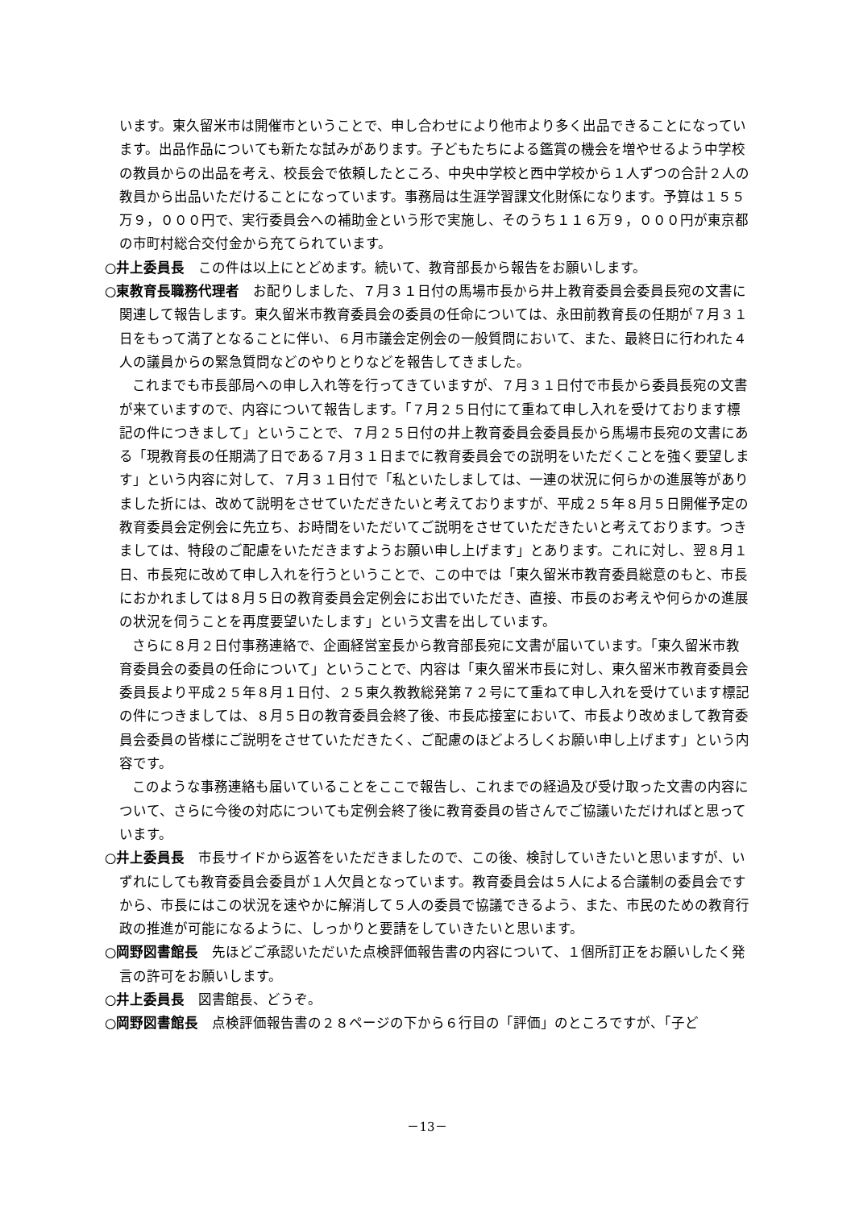います。東久留米市は開催市ということで、申し合わせにより他市より多く出品できることになっています。出品作品についても新たな試みがあります。子どもたちによる鑑賞の機会を増やせるよう中学校の教員からの出品を考え、校長会で依頼したところ、中央中学校と西中学校から１人ずつの合計２人の教員から出品いただけることになっています。事務局は生涯学習課文化財係になります。予算は１５５万９，０００円で、実行委員会への補助金という形で実施し、そのうち１１６万９，０００円が東京都の市町村総合交付金から充てられています。
○井上委員長　この件は以上にとどめます。続いて、教育部長から報告をお願いします。
○東教育長職務代理者　お配りしました、７月３１日付の馬場市長から井上教育委員会委員長宛の文書に関連して報告します。東久留米市教育委員会の委員の任命については、永田前教育長の任期が７月３１日をもって満了となることに伴い、６月市議会定例会の一般質問において、また、最終日に行われた４人の議員からの緊急質問などのやりとりなどを報告してきました。
これまでも市長部局への申し入れ等を行ってきていますが、７月３１日付で市長から委員長宛の文書が来ていますので、内容について報告します。「７月２５日付にて重ねて申し入れを受けております標記の件につきまして」ということで、７月２５日付の井上教育委員会委員長から馬場市長宛の文書にある「現教育長の任期満了日である７月３１日までに教育委員会での説明をいただくことを強く要望します」という内容に対して、７月３１日付で「私といたしましては、一連の状況に何らかの進展等がありました折には、改めて説明をさせていただきたいと考えておりますが、平成２５年８月５日開催予定の教育委員会定例会に先立ち、お時間をいただいてご説明をさせていただきたいと考えております。つきましては、特段のご配慮をいただきますようお願い申し上げます」とあります。これに対し、翌８月１日、市長宛に改めて申し入れを行うということで、この中では「東久留米市教育委員総意のもと、市長におかれましては８月５日の教育委員会定例会にお出でいただき、直接、市長のお考えや何らかの進展の状況を伺うことを再度要望いたします」という文書を出しています。
さらに８月２日付事務連絡で、企画経営室長から教育部長宛に文書が届いています。「東久留米市教育委員会の委員の任命について」ということで、内容は「東久留米市長に対し、東久留米市教育委員会委員長より平成２５年８月１日付、２５東久教教総発第７２号にて重ねて申し入れを受けています標記の件につきましては、８月５日の教育委員会終了後、市長応接室において、市長より改めまして教育委員会委員の皆様にご説明をさせていただきたく、ご配慮のほどよろしくお願い申し上げます」という内容です。
このような事務連絡も届いていることをここで報告し、これまでの経過及び受け取った文書の内容について、さらに今後の対応についても定例会終了後に教育委員の皆さんでご協議いただければと思っています。
○井上委員長　市長サイドから返答をいただきましたので、この後、検討していきたいと思いますが、いずれにしても教育委員会委員が１人欠員となっています。教育委員会は５人による合議制の委員会ですから、市長にはこの状況を速やかに解消して５人の委員で協議できるよう、また、市民のための教育行政の推進が可能になるように、しっかりと要請をしていきたいと思います。
○岡野図書館長　先ほどご承認いただいた点検評価報告書の内容について、１個所訂正をお願いしたく発言の許可をお願いします。
○井上委員長　図書館長、どうぞ。
○岡野図書館長　点検評価報告書の２８ページの下から６行目の「評価」のところですが、「子ど
－13－